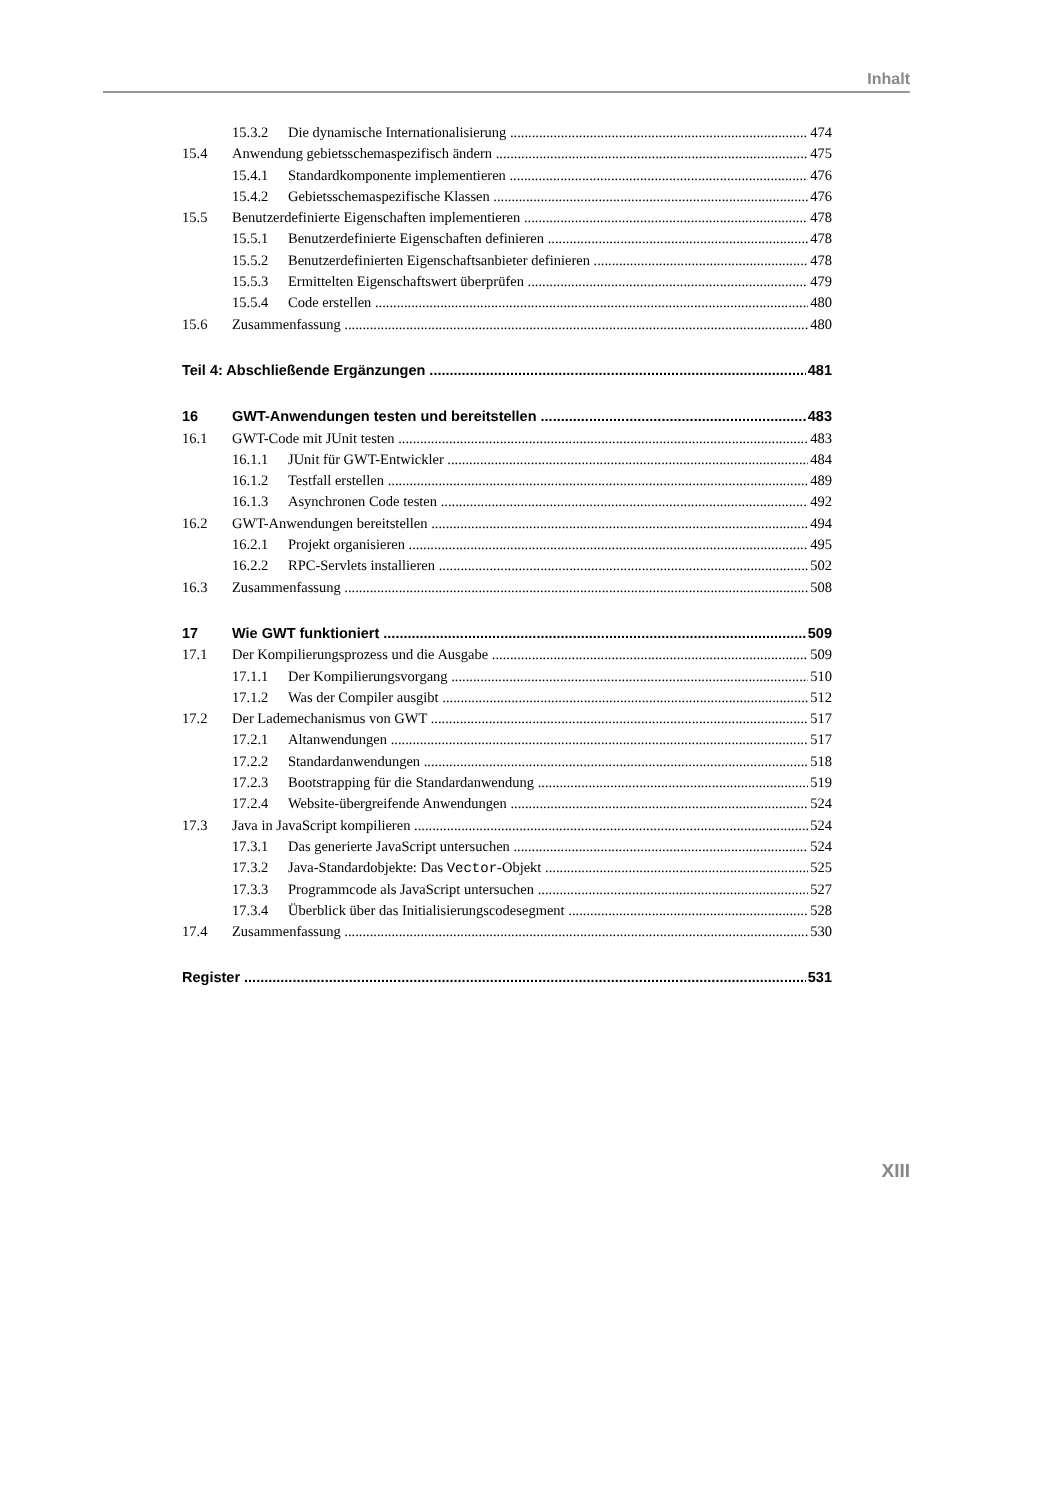Inhalt
15.3.2 Die dynamische Internationalisierung 474
15.4 Anwendung gebietsschemaspezifisch ändern 475
15.4.1 Standardkomponente implementieren 476
15.4.2 Gebietsschemaspezifische Klassen 476
15.5 Benutzerdefinierte Eigenschaften implementieren 478
15.5.1 Benutzerdefinierte Eigenschaften definieren 478
15.5.2 Benutzerdefinierten Eigenschaftsanbieter definieren 478
15.5.3 Ermittelten Eigenschaftswert überprüfen 479
15.5.4 Code erstellen 480
15.6 Zusammenfassung 480
Teil 4: Abschließende Ergänzungen 481
16 GWT-Anwendungen testen und bereitstellen 483
16.1 GWT-Code mit JUnit testen 483
16.1.1 JUnit für GWT-Entwickler 484
16.1.2 Testfall erstellen 489
16.1.3 Asynchronen Code testen 492
16.2 GWT-Anwendungen bereitstellen 494
16.2.1 Projekt organisieren 495
16.2.2 RPC-Servlets installieren 502
16.3 Zusammenfassung 508
17 Wie GWT funktioniert 509
17.1 Der Kompilierungsprozess und die Ausgabe 509
17.1.1 Der Kompilierungsvorgang 510
17.1.2 Was der Compiler ausgibt 512
17.2 Der Lademechanismus von GWT 517
17.2.1 Altanwendungen 517
17.2.2 Standardanwendungen 518
17.2.3 Bootstrapping für die Standardanwendung 519
17.2.4 Website-übergreifende Anwendungen 524
17.3 Java in JavaScript kompilieren 524
17.3.1 Das generierte JavaScript untersuchen 524
17.3.2 Java-Standardobjekte: Das Vector-Objekt 525
17.3.3 Programmcode als JavaScript untersuchen 527
17.3.4 Überblick über das Initialisierungscodesegment 528
17.4 Zusammenfassung 530
Register 531
XIII